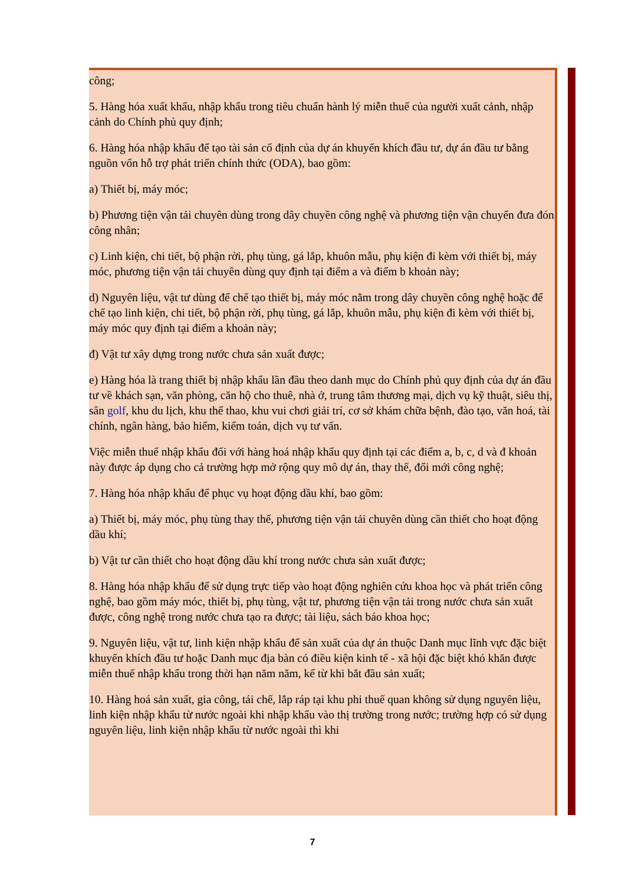công;
5. Hàng hóa xuất khẩu, nhập khẩu trong tiêu chuẩn hành lý miễn thuế của người xuất cảnh, nhập cảnh do Chính phủ quy định;
6. Hàng hóa nhập khẩu để tạo tài sản cố định của dự án khuyến khích đầu tư, dự án đầu tư bằng nguồn vốn hỗ trợ phát triển chính thức (ODA), bao gồm:
a) Thiết bị, máy móc;
b) Phương tiện vận tải chuyên dùng trong dây chuyền công nghệ và phương tiện vận chuyển đưa đón công nhân;
c) Linh kiện, chi tiết, bộ phận rời, phụ tùng, gá lắp, khuôn mẫu, phụ kiện đi kèm với thiết bị, máy móc, phương tiện vận tải chuyên dùng quy định tại điểm a và điểm b khoản này;
d) Nguyên liệu, vật tư dùng để chế tạo thiết bị, máy móc nằm trong dây chuyền công nghệ hoặc để chế tạo linh kiện, chi tiết, bộ phận rời, phụ tùng, gá lắp, khuôn mẫu, phụ kiện đi kèm với thiết bị, máy móc quy định tại điểm a khoản này;
đ) Vật tư xây dựng trong nước chưa sản xuất được;
e) Hàng hóa là trang thiết bị nhập khẩu lần đầu theo danh mục do Chính phủ quy định của dự án đầu tư về khách sạn, văn phòng, căn hộ cho thuê, nhà ở, trung tâm thương mại, dịch vụ kỹ thuật, siêu thị, sân golf, khu du lịch, khu thể thao, khu vui chơi giải trí, cơ sở khám chữa bệnh, đào tạo, văn hoá, tài chính, ngân hàng, bảo hiểm, kiểm toán, dịch vụ tư vấn.
Việc miễn thuế nhập khẩu đối với hàng hoá nhập khẩu quy định tại các điểm a, b, c, d và đ khoản này được áp dụng cho cả trường hợp mở rộng quy mô dự án, thay thế, đổi mới công nghệ;
7. Hàng hóa nhập khẩu để phục vụ hoạt động dầu khí, bao gồm:
a) Thiết bị, máy móc, phụ tùng thay thế, phương tiện vận tải chuyên dùng cần thiết cho hoạt động dầu khí;
b) Vật tư cần thiết cho hoạt động dầu khí trong nước chưa sản xuất được;
8. Hàng hóa nhập khẩu để sử dụng trực tiếp vào hoạt động nghiên cứu khoa học và phát triển công nghệ, bao gồm máy móc, thiết bị, phụ tùng, vật tư, phương tiện vận tải trong nước chưa sản xuất được, công nghệ trong nước chưa tạo ra được; tài liệu, sách báo khoa học;
9. Nguyên liệu, vật tư, linh kiện nhập khẩu để sản xuất của dự án thuộc Danh mục lĩnh vực đặc biệt khuyến khích đầu tư hoặc Danh mục địa bàn có điều kiện kinh tế - xã hội đặc biệt khó khăn được miễn thuế nhập khẩu trong thời hạn năm năm, kể từ khi bắt đầu sản xuất;
10. Hàng hoá sản xuất, gia công, tái chế, lắp ráp tại khu phi thuế quan không sử dụng nguyên liệu, linh kiện nhập khẩu từ nước ngoài khi nhập khẩu vào thị trường trong nước; trường hợp có sử dụng nguyên liệu, linh kiện nhập khẩu từ nước ngoài thì khi
7